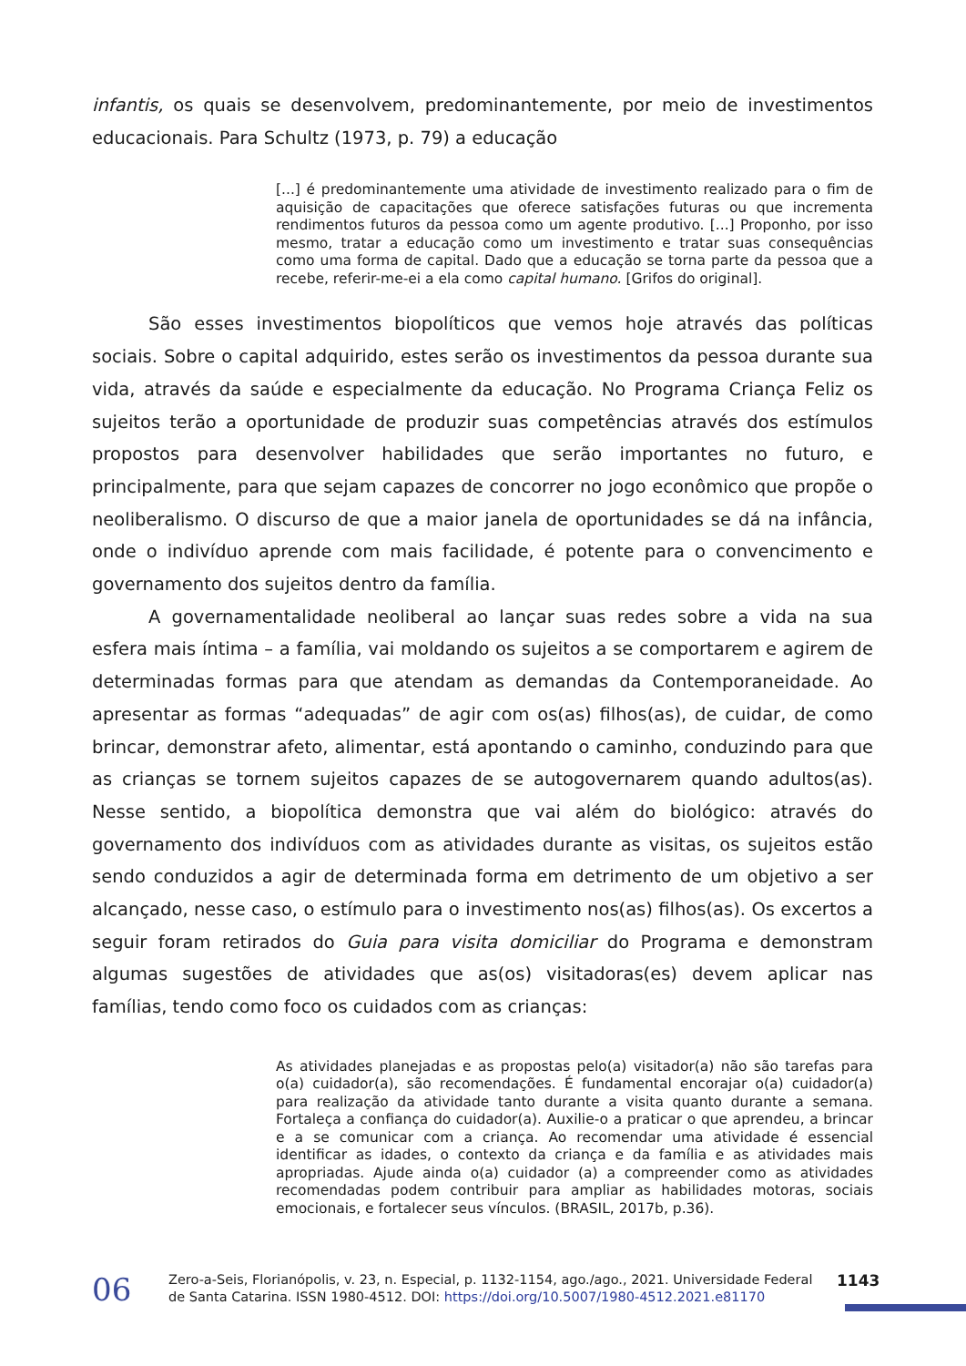infantis, os quais se desenvolvem, predominantemente, por meio de investimentos educacionais. Para Schultz (1973, p. 79) a educação
[...] é predominantemente uma atividade de investimento realizado para o fim de aquisição de capacitações que oferece satisfações futuras ou que incrementa rendimentos futuros da pessoa como um agente produtivo. [...] Proponho, por isso mesmo, tratar a educação como um investimento e tratar suas consequências como uma forma de capital. Dado que a educação se torna parte da pessoa que a recebe, referir-me-ei a ela como capital humano. [Grifos do original].
São esses investimentos biopolíticos que vemos hoje através das políticas sociais. Sobre o capital adquirido, estes serão os investimentos da pessoa durante sua vida, através da saúde e especialmente da educação. No Programa Criança Feliz os sujeitos terão a oportunidade de produzir suas competências através dos estímulos propostos para desenvolver habilidades que serão importantes no futuro, e principalmente, para que sejam capazes de concorrer no jogo econômico que propõe o neoliberalismo. O discurso de que a maior janela de oportunidades se dá na infância, onde o indivíduo aprende com mais facilidade, é potente para o convencimento e governamento dos sujeitos dentro da família.
A governamentalidade neoliberal ao lançar suas redes sobre a vida na sua esfera mais íntima – a família, vai moldando os sujeitos a se comportarem e agirem de determinadas formas para que atendam as demandas da Contemporaneidade. Ao apresentar as formas “adequadas” de agir com os(as) filhos(as), de cuidar, de como brincar, demonstrar afeto, alimentar, está apontando o caminho, conduzindo para que as crianças se tornem sujeitos capazes de se autogovernarem quando adultos(as). Nesse sentido, a biopolítica demonstra que vai além do biológico: através do governamento dos indivíduos com as atividades durante as visitas, os sujeitos estão sendo conduzidos a agir de determinada forma em detrimento de um objetivo a ser alcançado, nesse caso, o estímulo para o investimento nos(as) filhos(as). Os excertos a seguir foram retirados do Guia para visita domiciliar do Programa e demonstram algumas sugestões de atividades que as(os) visitadoras(es) devem aplicar nas famílias, tendo como foco os cuidados com as crianças:
As atividades planejadas e as propostas pelo(a) visitador(a) não são tarefas para o(a) cuidador(a), são recomendações. É fundamental encorajar o(a) cuidador(a) para realização da atividade tanto durante a visita quanto durante a semana. Fortaleça a confiança do cuidador(a). Auxilie-o a praticar o que aprendeu, a brincar e a se comunicar com a criança. Ao recomendar uma atividade é essencial identificar as idades, o contexto da criança e da família e as atividades mais apropriadas. Ajude ainda o(a) cuidador (a) a compreender como as atividades recomendadas podem contribuir para ampliar as habilidades motoras, sociais emocionais, e fortalecer seus vínculos. (BRASIL, 2017b, p.36).
06
Zero-a-Seis, Florianópolis, v. 23, n. Especial, p. 1132-1154, ago./ago., 2021. Universidade Federal de Santa Catarina. ISSN 1980-4512. DOI: https://doi.org/10.5007/1980-4512.2021.e81170
1143